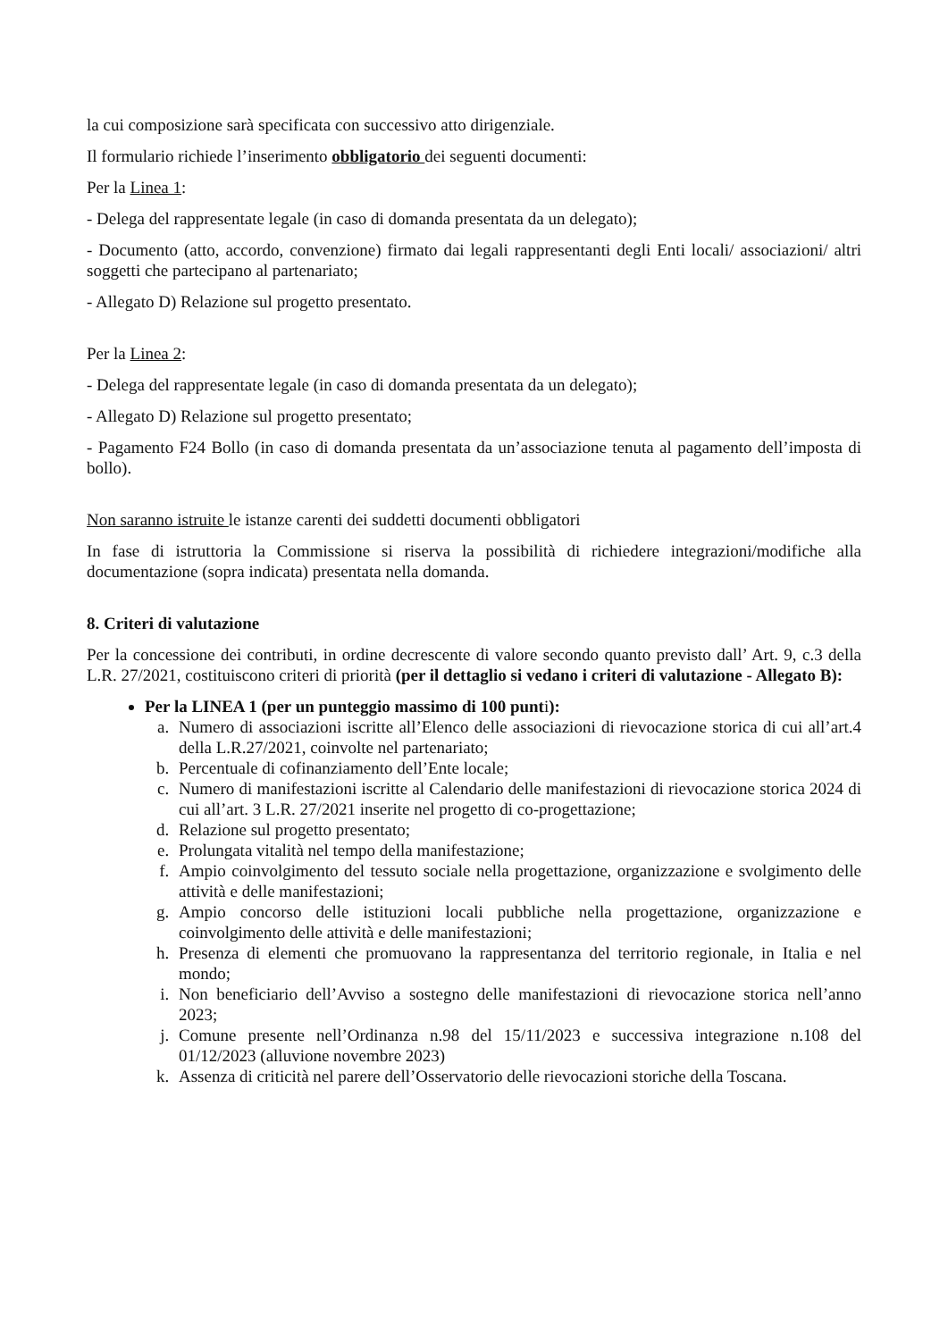la cui composizione sarà specificata con successivo atto dirigenziale.
Il formulario richiede l’inserimento obbligatorio dei seguenti documenti:
Per la Linea 1:
- Delega del rappresentate legale (in caso di domanda presentata da un delegato);
- Documento (atto, accordo, convenzione) firmato dai legali rappresentanti degli Enti locali/ associazioni/ altri soggetti che partecipano al partenariato;
- Allegato D) Relazione sul progetto presentato.
Per la Linea 2:
- Delega del rappresentate legale (in caso di domanda presentata da un delegato);
- Allegato D) Relazione sul progetto presentato;
- Pagamento F24 Bollo (in caso di domanda presentata da un’associazione tenuta al pagamento dell’imposta di bollo).
Non saranno istruite le istanze carenti dei suddetti documenti obbligatori
In fase di istruttoria la Commissione si riserva la possibilità di richiedere integrazioni/modifiche alla documentazione (sopra indicata) presentata nella domanda.
8. Criteri di valutazione
Per la concessione dei contributi, in ordine decrescente di valore secondo quanto previsto dall’ Art. 9, c.3 della L.R. 27/2021, costituiscono criteri di priorità (per il dettaglio si vedano i criteri di valutazione - Allegato B):
Per la LINEA 1 (per un punteggio massimo di 100 punti):
a. Numero di associazioni iscritte all’Elenco delle associazioni di rievocazione storica di cui all’art.4 della L.R.27/2021, coinvolte nel partenariato;
b. Percentuale di cofinanziamento dell’Ente locale;
c. Numero di manifestazioni iscritte al Calendario delle manifestazioni di rievocazione storica 2024 di cui all’art. 3 L.R. 27/2021 inserite nel progetto di co-progettazione;
d. Relazione sul progetto presentato;
e. Prolungata vitalità nel tempo della manifestazione;
f. Ampio coinvolgimento del tessuto sociale nella progettazione, organizzazione e svolgimento delle attività e delle manifestazioni;
g. Ampio concorso delle istituzioni locali pubbliche nella progettazione, organizzazione e coinvolgimento delle attività e delle manifestazioni;
h. Presenza di elementi che promuovano la rappresentanza del territorio regionale, in Italia e nel mondo;
i. Non beneficiario dell’Avviso a sostegno delle manifestazioni di rievocazione storica nell’anno 2023;
j. Comune presente nell’Ordinanza n.98 del 15/11/2023 e successiva integrazione n.108 del 01/12/2023 (alluvione novembre 2023)
k. Assenza di criticità nel parere dell’Osservatorio delle rievocazioni storiche della Toscana.